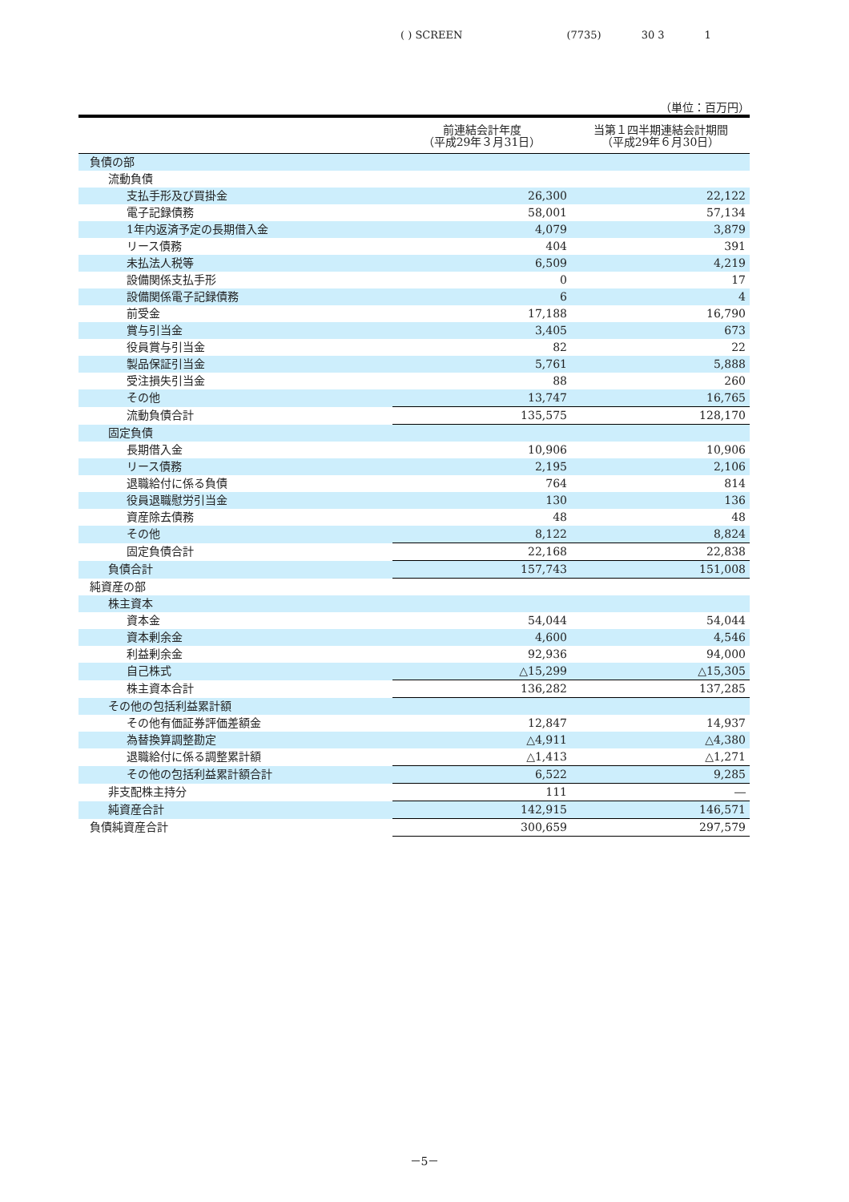( ) SCREEN (7735) 30 3 1
（単位：百万円）
| | 前連結会計年度 （平成29年３月31日） | 当第１四半期連結会計期間 （平成29年６月30日） |
| --- | --- | --- |
| 負債の部 | | |
| 流動負債 | | |
| 支払手形及び買掛金 | 26,300 | 22,122 |
| 電子記録債務 | 58,001 | 57,134 |
| 1年内返済予定の長期借入金 | 4,079 | 3,879 |
| リース債務 | 404 | 391 |
| 未払法人税等 | 6,509 | 4,219 |
| 設備関係支払手形 | 0 | 17 |
| 設備関係電子記録債務 | 6 | 4 |
| 前受金 | 17,188 | 16,790 |
| 賞与引当金 | 3,405 | 673 |
| 役員賞与引当金 | 82 | 22 |
| 製品保証引当金 | 5,761 | 5,888 |
| 受注損失引当金 | 88 | 260 |
| その他 | 13,747 | 16,765 |
| 流動負債合計 | 135,575 | 128,170 |
| 固定負債 | | |
| 長期借入金 | 10,906 | 10,906 |
| リース債務 | 2,195 | 2,106 |
| 退職給付に係る負債 | 764 | 814 |
| 役員退職慰労引当金 | 130 | 136 |
| 資産除去債務 | 48 | 48 |
| その他 | 8,122 | 8,824 |
| 固定負債合計 | 22,168 | 22,838 |
| 負債合計 | 157,743 | 151,008 |
| 純資産の部 | | |
| 株主資本 | | |
| 資本金 | 54,044 | 54,044 |
| 資本剰余金 | 4,600 | 4,546 |
| 利益剰余金 | 92,936 | 94,000 |
| 自己株式 | △15,299 | △15,305 |
| 株主資本合計 | 136,282 | 137,285 |
| その他の包括利益累計額 | | |
| その他有価証券評価差額金 | 12,847 | 14,937 |
| 為替換算調整勘定 | △4,911 | △4,380 |
| 退職給付に係る調整累計額 | △1,413 | △1,271 |
| その他の包括利益累計額合計 | 6,522 | 9,285 |
| 非支配株主持分 | 111 | ― |
| 純資産合計 | 142,915 | 146,571 |
| 負債純資産合計 | 300,659 | 297,579 |
－5－